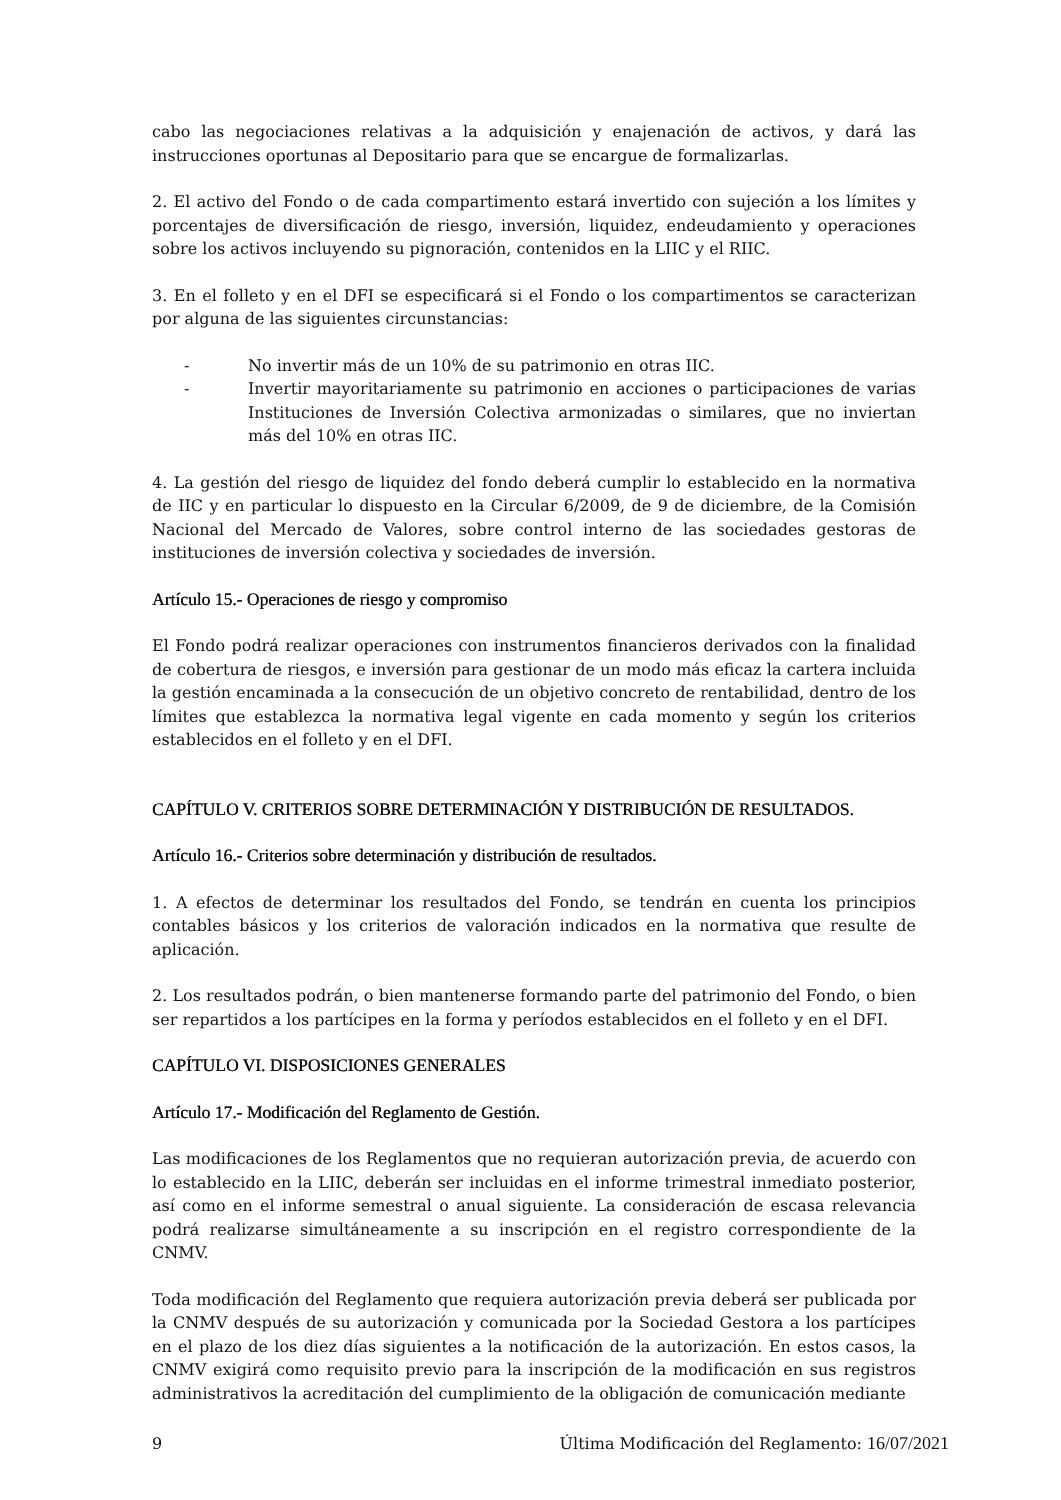cabo las negociaciones relativas a la adquisición y enajenación de activos, y dará las instrucciones oportunas al Depositario para que se encargue de formalizarlas.
2. El activo del Fondo o de cada compartimento estará invertido con sujeción a los límites y porcentajes de diversificación de riesgo, inversión, liquidez, endeudamiento y operaciones sobre los activos incluyendo su pignoración, contenidos en la LIIC y el RIIC.
3. En el folleto y en el DFI se especificará si el Fondo o los compartimentos se caracterizan por alguna de las siguientes circunstancias:
- No invertir más de un 10% de su patrimonio en otras IIC.
- Invertir mayoritariamente su patrimonio en acciones o participaciones de varias Instituciones de Inversión Colectiva armonizadas o similares, que no inviertan más del 10% en otras IIC.
4. La gestión del riesgo de liquidez del fondo deberá cumplir lo establecido en la normativa de IIC y en particular lo dispuesto en la Circular 6/2009, de 9 de diciembre, de la Comisión Nacional del Mercado de Valores, sobre control interno de las sociedades gestoras de instituciones de inversión colectiva y sociedades de inversión.
Artículo 15.- Operaciones de riesgo y compromiso
El Fondo podrá realizar operaciones con instrumentos financieros derivados con la finalidad de cobertura de riesgos, e inversión para gestionar de un modo más eficaz la cartera incluida la gestión encaminada a la consecución de un objetivo concreto de rentabilidad, dentro de los límites que establezca la normativa legal vigente en cada momento y según los criterios establecidos en el folleto y en el DFI.
CAPÍTULO V. CRITERIOS SOBRE DETERMINACIÓN Y DISTRIBUCIÓN DE RESULTADOS.
Artículo 16.- Criterios sobre determinación y distribución de resultados.
1. A efectos de determinar los resultados del Fondo, se tendrán en cuenta los principios contables básicos y los criterios de valoración indicados en la normativa que resulte de aplicación.
2. Los resultados podrán, o bien mantenerse formando parte del patrimonio del Fondo, o bien ser repartidos a los partícipes en la forma y períodos establecidos en el folleto y en el DFI.
CAPÍTULO VI. DISPOSICIONES GENERALES
Artículo 17.- Modificación del Reglamento de Gestión.
Las modificaciones de los Reglamentos que no requieran autorización previa, de acuerdo con lo establecido en la LIIC, deberán ser incluidas en el informe trimestral inmediato posterior, así como en el informe semestral o anual siguiente. La consideración de escasa relevancia podrá realizarse simultáneamente a su inscripción en el registro correspondiente de la CNMV.
Toda modificación del Reglamento que requiera autorización previa deberá ser publicada por la CNMV después de su autorización y comunicada por la Sociedad Gestora a los partícipes en el plazo de los diez días siguientes a la notificación de la autorización. En estos casos, la CNMV exigirá como requisito previo para la inscripción de la modificación en sus registros administrativos la acreditación del cumplimiento de la obligación de comunicación mediante
9 Última Modificación del Reglamento: 16/07/2021